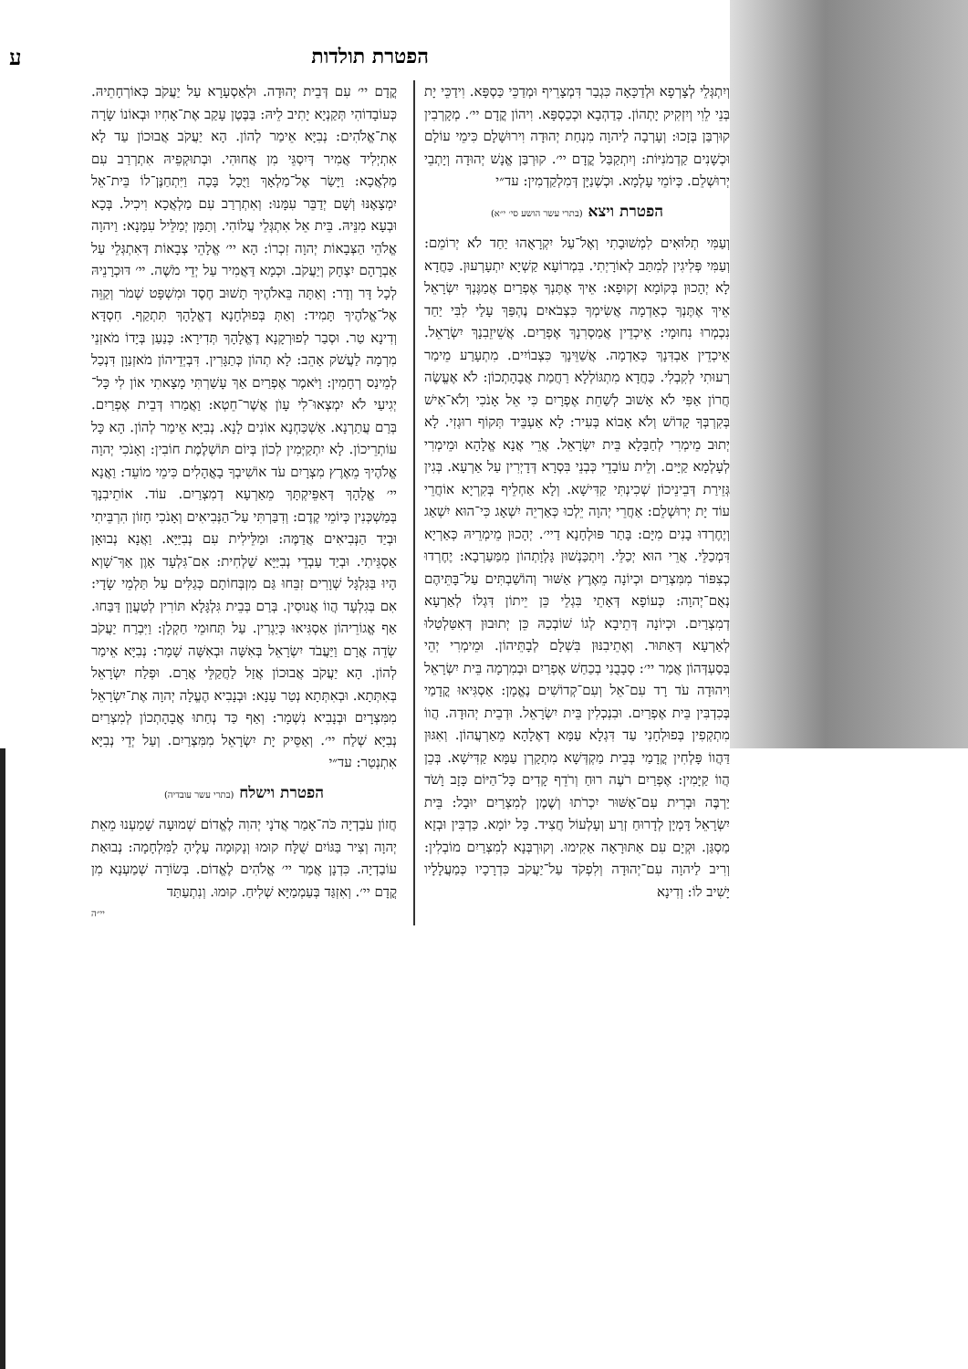הפטרת תולדות ע
וְיִתְגְּלֵי לְצָרְפָא וּלְדַכָּאָה כִּגְבַר דִּמְצָרֵיף וּמְדַכֵּי כַּסְפָּא. וִידַכֵּי יָת בְּנֵי לֵוִי וְיִזְקִיק יָתְהוֹן. כְּדַהְבָא וּכְכַסְפָּא. וִיהוֹן קֳדָם יי׳. מְקָרְבִין קוּרְבַּן בְּזָכוּ: וְעָרְבָה לַיהוָה מִנְחַת יְהוּדָה וִירוּשָׁלָם כִּימֵי עוֹלָם וּכְשָׁנִים קַדְמֹנִיּוֹת: וְיִתְקַבַּל קֳדָם יי׳. קוּרְבַּן אֱנָשׁ יְהוּדָה וְיָתְבֵי יְרוּשְׁלֵם. כְּיוֹמֵי עָלְמָא. וּכְשְׁנַיָּן דְּמִלְקַדְמִין: עד״י
הפטרת ויצא (בתרי עשר הושע סי׳ י״א)
וְעַמִּי תְלוּאִים לִמְשׁוּבָתִי וְאֶל־עַל יִקְרָאֻהוּ יַחַד לֹא יְרוֹמֵם: וְעַמִּי פְּלִיגִין לְמִתַּב לְאוֹרָיְתִי. בִּמְרוֹעָא קַשְׁיָא יִתְעָרְעוּן. כַּחֲדָא לָא יְהָכוּן בְּקוֹמָא זְקוּפָא: אֵיךְ אֶתֶּנְךָ אֶפְרַיִם אֲמַגֶּנְךָ יִשְׂרָאֵל אֵיךְ אֶתֶּנְךָ כְאַדְמָה אֲשִׂימְךָ כִּצְבֹאיִם נֶהְפַּךְ עָלַי לִבִּי יַחַד נִכְמְרוּ נִחוּמָי: אֵיכְדֵין אֲמַסְרִנָךְ אֶפְרַיִם. אֲשֵׁיזֵבִנָךְ יִשְׂרָאֵל. אֵיכְדֵין אַבְדִּנָךְ כְּאַדְמָה. אֲשַׁוֵּינָךְ כִּצְבוֹיִים. מִתְעָרַע מֵימַר רְעוּתִי לְקִבְלִי. כַּחֲדָא מִתְגּוֹלְלָא רַחֲמַת אֲבָהָתְכוֹן: לֹא אֶעֱשֶׂה חֲרוֹן אַפִּי לֹא אָשׁוּב לְשַׁחֵת אֶפְרָיִם כִּי אֵל אָנֹכִי וְלֹא־אִישׁ בְּקִרְבְּךָ קָדוֹשׁ וְלֹא אָבוֹא בְּעִיר: לָא אַעְבֵּיד תְּקוֹף רוּגְזִי. לָא יְתוּב מֵימְרִי לְחַבָּלָא בֵּית יִשְׂרָאֵל. אֲרֵי אֲנָא אֱלָהָא וּמֵימְרִי לְעָלְמָא קַיָּים. וְלֵית עוֹבָדֵי כְּבְנֵי בִּסְרָא דְּדָיְרִין עַל אַרְעָא. בְּגִין גְּזֵירַת דְּבֵינֵיכוֹן שְׁכִינְתִּי קַדִּישָׁא. וְלָא אַחְלֵיף בְּקִרְיָא אוֹחֲרֵי עוֹד יָת יְרוּשְׁלֵם: אַחֲרֵי יְהוָה יֵלְכוּ כְּאַרְיֵה יִשְׁאָג כִּי־הוּא יִשְׁאַג וְיֶחֶרְדוּ בָנִים מִיָּם: בָּתַר פּוּלְחָנָא דַיי׳. יְהָכוּן מֵימְרֵיהּ כְּאַרְיָא דִּמְכַלֵּי. אֲרֵי הוּא יְכַלֵּי. וְיִתְכַּנְשׁוּן גָּלְוָתְהוֹן מִמַּעַרְבָא: יֶחֶרְדוּ כְצִפּוֹר מִמִּצְרַיִם וּכְיוֹנָה מֵאֶרֶץ אַשּׁוּר וְהוֹשַׁבְתִּים עַל־בָּתֵּיהֶם נְאֻם־יְהוָה: כְּעוֹפָא דְּאָתֵי בִּגְלֵי כֵּן יֵיתוֹן דִּגְלוֹ לְאַרְעָא דְמִצְרַיִם. וּכְיוֹנָה דְּתֵיבָא לְגוֹ שׁוֹבְכַהּ כֵּן יְתוּבוּן דְּאִטַּלְטַלוּ לְאַרְעָא דְּאַתּוּר. וְאֶתֵיבִנּוּן בִּשְׁלָם לְבָתֵּיהוֹן. וּמֵימְרִי יְהֵי בְּסַעְדְּהוֹן אֲמַר יי׳: סְבָבֻנִי בְכַחַשׁ אֶפְרַיִם וּבְמִרְמָה בֵּית יִשְׂרָאֵל וִיהוּדָה עֹד רָד עִם־אֵל וְעִם־קְדוֹשִׁים נֶאֱמָן: אַסְגִּיאוּ קֳדָמַי בְּכִדְבִּין בֵּית אֶפְרַיִם. וּבִנְכְלִין בֵּית יִשְׂרָאֵל. וּדְבֵית יְהוּדָה. הֲווֹ מִתְקְפִין בְּפוּלְחָנִי עַד דִּגְלָא עַמָּא דְאֶלָהָא מֵאַרְעֲהוֹן. וְאִגּוּן דַּהֲווֹ פָּלְחִין קֳדָמַי בְּבֵית מַקְדְּשָׁא מִתְקָרְן עַמָּא קַדִּישָׁא. בְּכֵן הֲווֹ קַיָּמִין: אֶפְרַיִם רֹעֶה רוּחַ וְרֹדֵף קָדִים כָּל־הַיּוֹם כָּזָב וָשֹׁד יַרְבֶּה וּבְרִית עִם־אַשּׁוּר יִכְרֹתוּ וְשֶׁמֶן לְמִצְרַיִם יוּבָל: בֵּית יִשְׂרָאֵל דָּמְיָן לְדָרוּחַ זְרַע וְעָלְעוֹל חֲצִיד. כָּל יוֹמָא. כַּדְבִּין וּבְזָא מַסְגַּן. וּקְיָם עִם אַתּוּרָאָה אַקִימוּ. וְקוּרְבְּנָא לְמִצְרַיִם מוֹבְלִין: וְרִיב לַיהוָה עִם־יְהוּדָה וְלִפְקֹד עַל־יַעֲקֹב כִּדְרָכָיו כְּמַעֲלָלָיו יָשִׁיב לוֹ: וְדִינָא
קֳדָם יי׳ עִם דְּבֵית יְהוּדָה. וּלְאַסְעָרָא עַל יַעֲקֹב כְּאוֹרְחָתֵיהּ. כְּעוֹבָדוֹהִי תְּקַנְיָא יָתִיב לֵיהּ: בַּבֶּטֶן עָקַב אֶת־אָחִיו וּבְאוֹנוֹ שָׂרָה אֶת־אֱלֹהִים: נְבִיָּא אֵימַר לְהוֹן. הָא יַעֲקֹב אֲבוּכוֹן עַד לָא אִתְיְלִיד אֲמִיר דְּיִסְגֵּי מִן אֲחוּהִי. וּבְתוּקְפֵיהּ אִתְרְרַב עִם מַלְאֲכָא: וַיָּשַׂר אֶל־מַלְאָךְ וַיֻּכָל בָּכָה וַיִּתְחַנֶּן־לוֹ בֵּית־אֵל יִמְצָאֶנּוּ וְשָׁם יְדַבֵּר עִמָּנוּ: וְאִתְרְרַב עִם מַלְאֲכָא וִיכִיל. בְּכָא וּבְעָא מִנֵּיהּ. בֵּית אֵל אִתְגְּלֵי עֲלוֹהִי. וְתַמָּן יְמַלֵּיל עִמָּנָא: וַיהוָה אֱלֹהֵי הַצְּבָאוֹת יְהוָה זִכְרוֹ: הָא יי׳ אֱלָהֵי צְבָאוֹת דְּאִתְגְּלֵי עַל אַבְרָהָם יִצְחָק וְיַעֲקֹב. וּכְמָא דַּאֲמִיר עַל יְדֵי מֹשֶׁה. יי׳ דּוּכְרָנֵיהּ לְכָל דָּר וְדָר: וְאַתָּה בֵּאלֹהֶיךָ תָשׁוּב חֶסֶד וּמִשְׁפָּט שְׁמֹר וְקַוֵּה אֶל־אֱלֹהֶיךָ תָּמִיד: וְאַתְּ בְּפוּלְחָנָא דֶאֱלָהָךְ תִּתְקַף. חִסְדָּא וְדִינָא טַר. וּסְבַר לְפוּרְקָנָא דֶאֱלָהָךְ תְּדִירָא: כְּנַעַן בְּיָדוֹ מֹאזְנֵי מִרְמָה לַעֲשֹׁק אָהֵב: לָא תְהוֹן כְּתַגָּרִין. דִּבְיְדֵיהוֹן מֹאזְנַוָן דִּנְכַל לְמֵינַס רְחָמִין: וַיֹּאמֶר אֶפְרַיִם אַךְ עָשַׁרְתִּי מָצָאתִי אוֹן לִי כָּל־יְגִיעַי לֹא יִמְצְאוּ־לִי עָוֺן אֲשֶׁר־חֵטְא: וַאֲמַרוּ דְּבֵית אֶפְרַיִם. בְּרַם עֲתַרְנָא. אַשְׁכַּחְנָא אוֹנִים לָנָא. נְבִיָּא אֵימַר לְהוֹן. הָא כָּל עוֹתְרֵיכוֹן. לָא יִתְקַיְּמִין לְכוֹן בְּיוֹם תּוֹשְׁלֶמֶת חוֹבִין: וְאָנֹכִי יְהוָה אֱלֹהֶיךָ מֵאֶרֶץ מִצְרָיִם עֹד אוֹשִׁיבְךָ בָאֳהָלִים כִּימֵי מוֹעֵד: וַאֲנָא יי׳ אֱלָהָךְ דְּאַפֵּיקְתָּךְ מֵאַרְעָא דְמִצְרַיִם. עוֹד. אוֹתֵיבִנָךְ בְּמַשְׁכְּנִין כְּיוֹמֵי קֶדֶם: וְדִבַּרְתִּי עַל־הַנְּבִיאִים וְאָנֹכִי חָזוֹן הִרְבֵּיתִי וּבְיַד הַנְּבִיאִים אֲדַמֶּה: וּמַלֵּילִית עִם נְבִיַּיָּא. וַאֲנָא נְבוּאָן אַסְגֵּיתִי. וּבְיַד עַבְדֵי נְבִיַּיָּא שַׁלְחִית: אִם־גִּלְעָד אָוֶן אַךְ־שָׁוְא הָיוּ בַּגִּלְגָּל שְׁוָרִים זִבֵּחוּ גַּם מִזְבְּחוֹתָם כְּגַלִּים עַל תַּלְמֵי שָׂדָי: אִם בְּגִלְעָד הֲווֹ אֲנוּסִין. בְּרַם בְּבֵית גִּלְגָּלָא תּוֹרִין לְטַעֲוָן דַּבַּחוּ. אַף אֱגוֹרֵיהוֹן אַסְגִּיאוּ כְּיַגְרִין. עַל תְּחוּמֵי חַקְלָן: וַיִּבְרַח יַעֲקֹב שְׂדֵה אֲרָם וַיַּעֲבֹד יִשְׂרָאֵל בְּאִשָּׁה וּבְאִשָּׁה שָׁמָר: נְבִיָּא אֵימַר לְהוֹן. הָא יַעֲקֹב אֲבוּכוֹן אֲזַל לַחֲקַלֵּי אֲרָם. וּפְלַח יִשְׂרָאֵל בְּאִתְּתָא. וּבְאִתְּתָא נְטַר עָנָא: וּבְנָבִיא הֶעֱלָה יְהוָה אֶת־יִשְׂרָאֵל מִמִּצְרָיִם וּבְנָבִיא נִשְׁמָר: וְאַף כַּד נְחַתוּ אֲבָהָתְכוֹן לְמִצְרַיִם נְבִיָּא שְׁלַח יי׳. וְאַסֵּיק יָת יִשְׂרָאֵל מִמִּצְרַיִם. וְעַל יְדֵי נְבִיָּא אִתְנְטַר: עד״י
הפטרת וישלח (בתרי עשר עובדיה)
חֲזוֹן עֹבַדְיָה כֹּה־אָמַר אֲדֹנָי יְהוִה לֶאֱדוֹם שְׁמוּעָה שָׁמַעְנוּ מֵאֵת יְהוָה וְצִיר בַּגּוֹיִם שֻׁלָּח קוּמוּ וְנָקוּמָה עָלֶיהָ לַמִּלְחָמָה: נְבוּאַת עוֹבַדְיָה. כִּדְנָן אֲמַר יי׳ אֱלֹהִים לֶאֱדוֹם. בְּשׂוֹרָה שְׁמַעְנָא מִן קֳדָם יי׳. וְאִזְגַּד בְּעַמְמַיָּא שְׁלִיחַ. קוּמוּ. וְנִתְעַתַּד
יי״ה